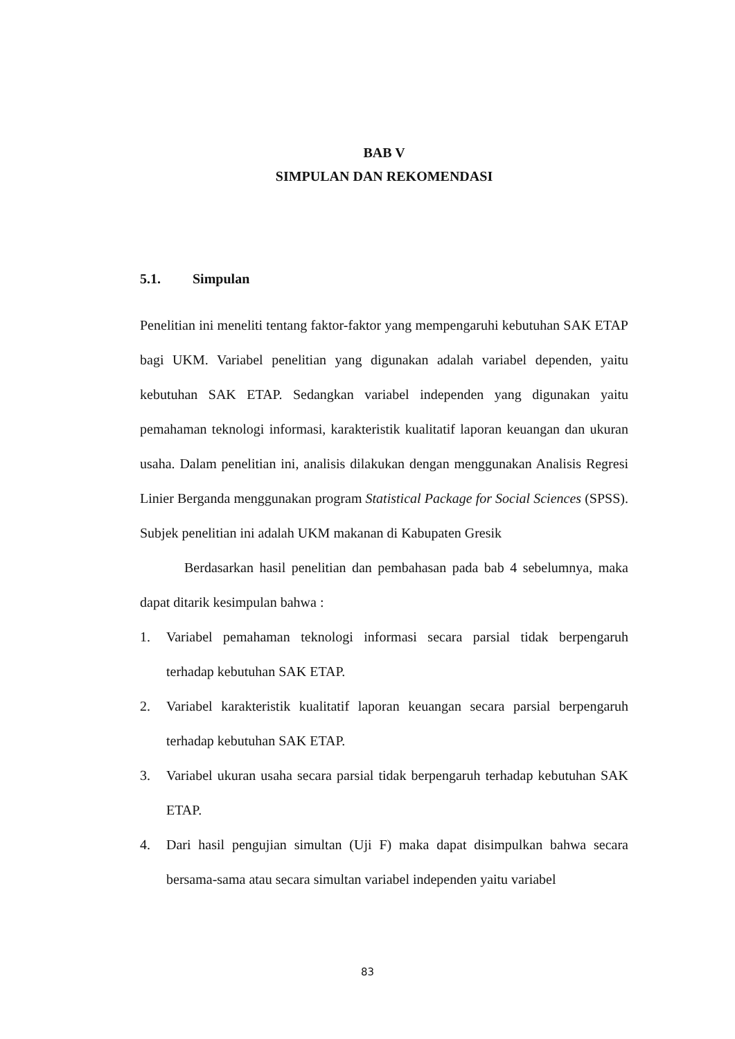BAB V
SIMPULAN DAN REKOMENDASI
5.1. Simpulan
Penelitian ini meneliti tentang faktor-faktor yang mempengaruhi kebutuhan SAK ETAP bagi UKM. Variabel penelitian yang digunakan adalah variabel dependen, yaitu kebutuhan SAK ETAP. Sedangkan variabel independen yang digunakan yaitu pemahaman teknologi informasi, karakteristik kualitatif laporan keuangan dan ukuran usaha. Dalam penelitian ini, analisis dilakukan dengan menggunakan Analisis Regresi Linier Berganda menggunakan program Statistical Package for Social Sciences (SPSS). Subjek penelitian ini adalah UKM makanan di Kabupaten Gresik
Berdasarkan hasil penelitian dan pembahasan pada bab 4 sebelumnya, maka dapat ditarik kesimpulan bahwa :
1. Variabel pemahaman teknologi informasi secara parsial tidak berpengaruh terhadap kebutuhan SAK ETAP.
2. Variabel karakteristik kualitatif laporan keuangan secara parsial berpengaruh terhadap kebutuhan SAK ETAP.
3. Variabel ukuran usaha secara parsial tidak berpengaruh terhadap kebutuhan SAK ETAP.
4. Dari hasil pengujian simultan (Uji F) maka dapat disimpulkan bahwa secara bersama-sama atau secara simultan variabel independen yaitu variabel
83